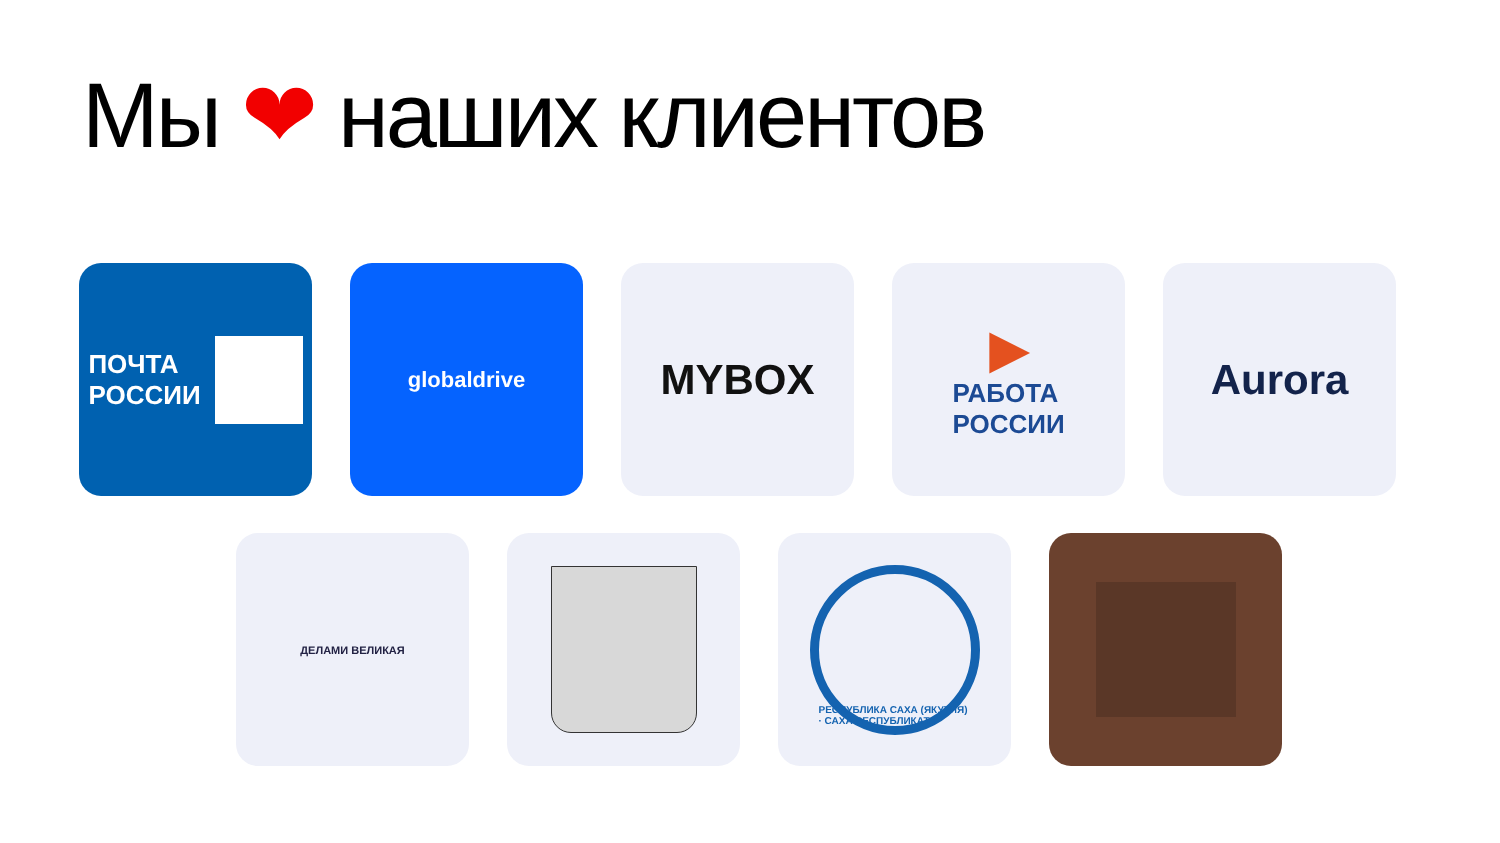Мы ❤ наших клиентов
ПОЧТА
РОССИИ
globaldrive
MYBOX
▶
РАБОТА
РОССИИ
Aurora
ДЕЛАМИ ВЕЛИКАЯ
РЕСПУБЛИКА САХА (ЯКУТИЯ) · САХА РЕСПУБЛИКАТА